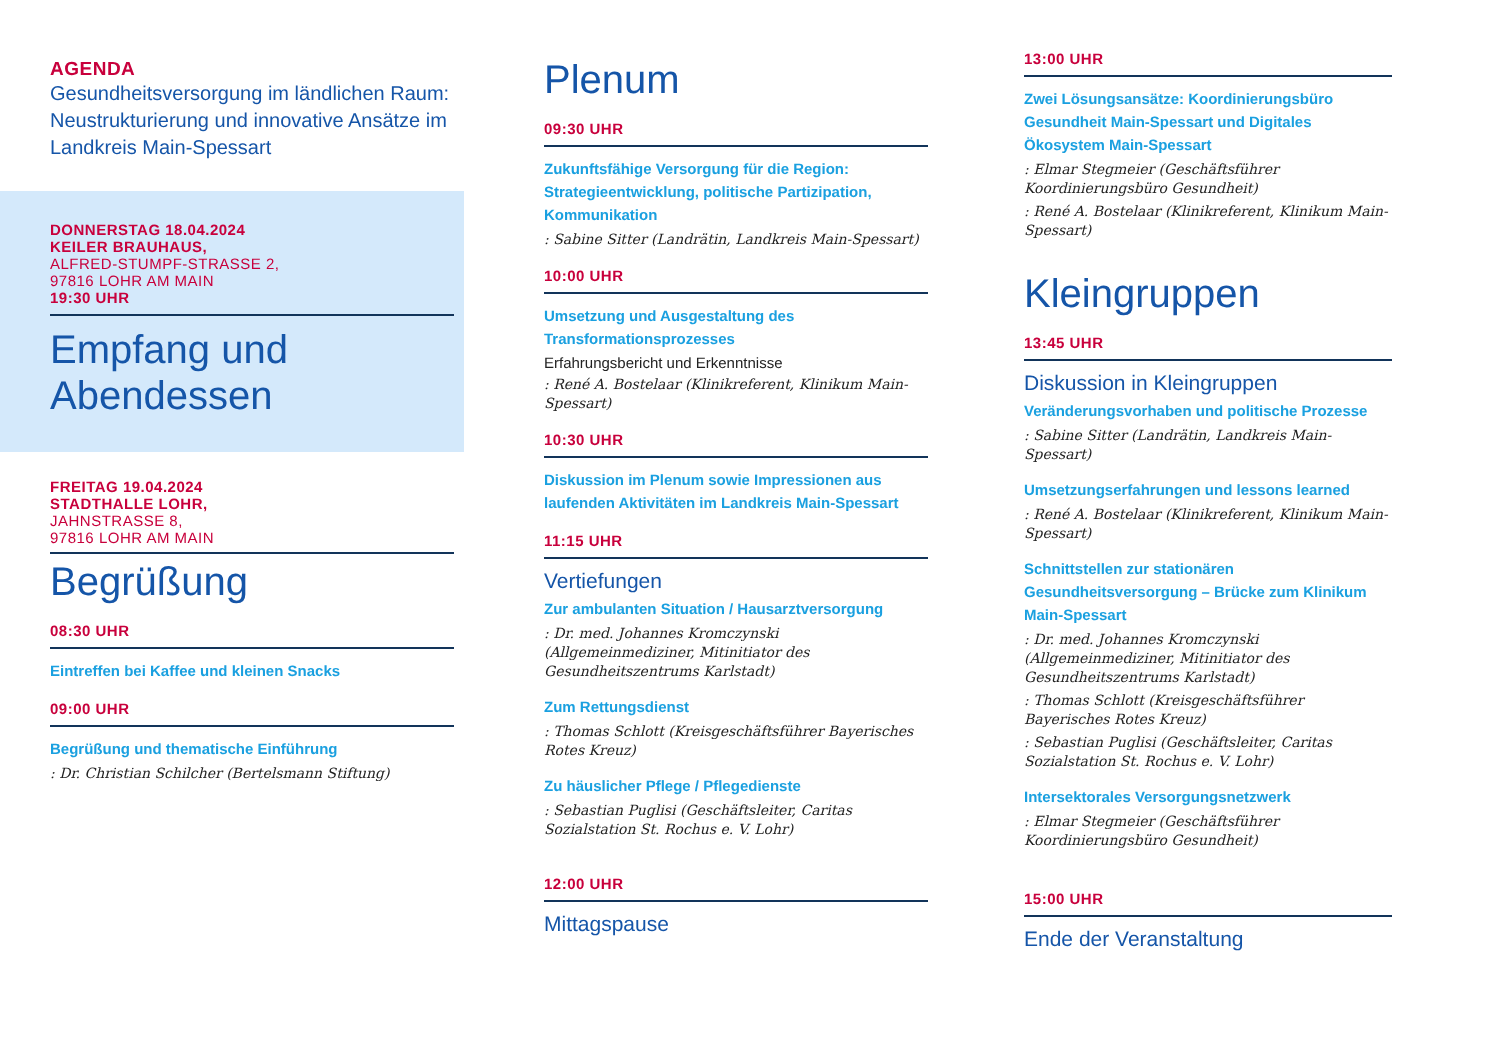AGENDA
Gesundheitsversorgung im ländlichen Raum: Neustrukturierung und innovative Ansätze im Landkreis Main-Spessart
DONNERSTAG 18.04.2024
KEILER BRAUHAUS,
ALFRED-STUMPF-STRASSE 2,
97816 LOHR AM MAIN
19:30 UHR
Empfang und
Abendessen
FREITAG 19.04.2024
STADTHALLE LOHR,
JAHNSTRASSE 8,
97816 LOHR AM MAIN
Begrüßung
08:30 UHR
Eintreffen bei Kaffee und kleinen Snacks
09:00 UHR
Begrüßung und thematische Einführung
: Dr. Christian Schilcher (Bertelsmann Stiftung)
Plenum
09:30 UHR
Zukunftsfähige Versorgung für die Region: Strategieentwicklung, politische Partizipation, Kommunikation
: Sabine Sitter (Landrätin, Landkreis Main-Spessart)
10:00 UHR
Umsetzung und Ausgestaltung des Transformationsprozesses
Erfahrungsbericht und Erkenntnisse
: René A. Bostelaar (Klinikreferent, Klinikum Main-Spessart)
10:30 UHR
Diskussion im Plenum sowie Impressionen aus laufenden Aktivitäten im Landkreis Main-Spessart
11:15 UHR
Vertiefungen
Zur ambulanten Situation / Hausarztversorgung
: Dr. med. Johannes Kromczynski (Allgemeinmediziner, Mitinitiator des Gesundheitszentrums Karlstadt)
Zum Rettungsdienst
: Thomas Schlott (Kreisgeschäftsführer Bayerisches Rotes Kreuz)
Zu häuslicher Pflege / Pflegedienste
: Sebastian Puglisi (Geschäftsleiter, Caritas Sozialstation St. Rochus e. V. Lohr)
12:00 UHR
Mittagspause
13:00 UHR
Zwei Lösungsansätze: Koordinierungsbüro Gesundheit Main-Spessart und Digitales Ökosystem Main-Spessart
: Elmar Stegmeier (Geschäftsführer Koordinierungsbüro Gesundheit)
: René A. Bostelaar (Klinikreferent, Klinikum Main-Spessart)
Kleingruppen
13:45 UHR
Diskussion in Kleingruppen
Veränderungsvorhaben und politische Prozesse
: Sabine Sitter (Landrätin, Landkreis Main-Spessart)
Umsetzungserfahrungen und lessons learned
: René A. Bostelaar (Klinikreferent, Klinikum Main-Spessart)
Schnittstellen zur stationären Gesundheitsversorgung – Brücke zum Klinikum Main-Spessart
: Dr. med. Johannes Kromczynski (Allgemeinmediziner, Mitinitiator des Gesundheitszentrums Karlstadt)
: Thomas Schlott (Kreisgeschäftsführer Bayerisches Rotes Kreuz)
: Sebastian Puglisi (Geschäftsleiter, Caritas Sozialstation St. Rochus e. V. Lohr)
Intersektorales Versorgungsnetzwerk
: Elmar Stegmeier (Geschäftsführer Koordinierungsbüro Gesundheit)
15:00 UHR
Ende der Veranstaltung